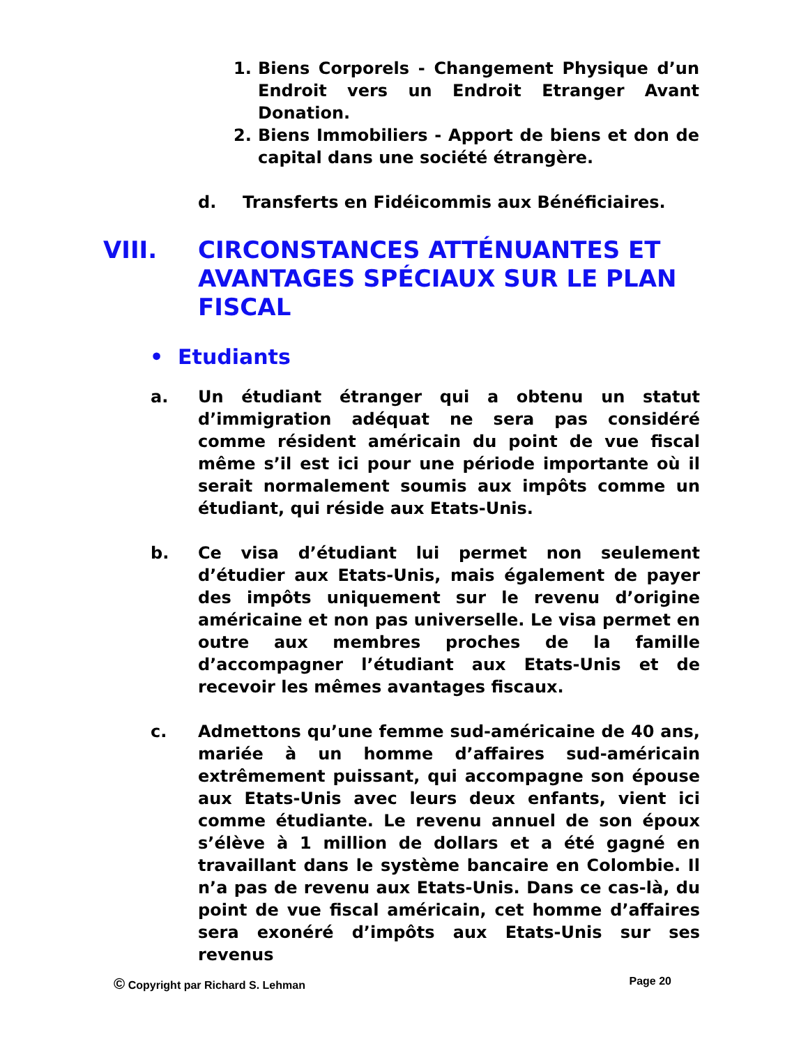1. Biens Corporels - Changement Physique d’un Endroit vers un Endroit Etranger Avant Donation.
2. Biens Immobiliers - Apport de biens et don de capital dans une société étrangère.
d. Transferts en Fidéicommis aux Bénéficiaires.
VIII. CIRCONSTANCES ATTÉNUANTES ET AVANTAGES SPÉCIAUX SUR LE PLAN FISCAL
• Etudiants
a. Un étudiant étranger qui a obtenu un statut d’immigration adéquat ne sera pas considéré comme résident américain du point de vue fiscal même s’il est ici pour une période importante où il serait normalement soumis aux impôts comme un étudiant, qui réside aux Etats-Unis.
b. Ce visa d’étudiant lui permet non seulement d’étudier aux Etats-Unis, mais également de payer des impôts uniquement sur le revenu d’origine américaine et non pas universelle. Le visa permet en outre aux membres proches de la famille d’accompagner l’étudiant aux Etats-Unis et de recevoir les mêmes avantages fiscaux.
c. Admettons qu’une femme sud-américaine de 40 ans, mariée à un homme d’affaires sud-américain extrêmement puissant, qui accompagne son épouse aux Etats-Unis avec leurs deux enfants, vient ici comme étudiante. Le revenu annuel de son époux s’élève à 1 million de dollars et a été gagné en travaillant dans le système bancaire en Colombie. Il n’a pas de revenu aux Etats-Unis. Dans ce cas-là, du point de vue fiscal américain, cet homme d’affaires sera exonéré d’impôts aux Etats-Unis sur ses revenus
© Copyright par Richard S. Lehman Page 20